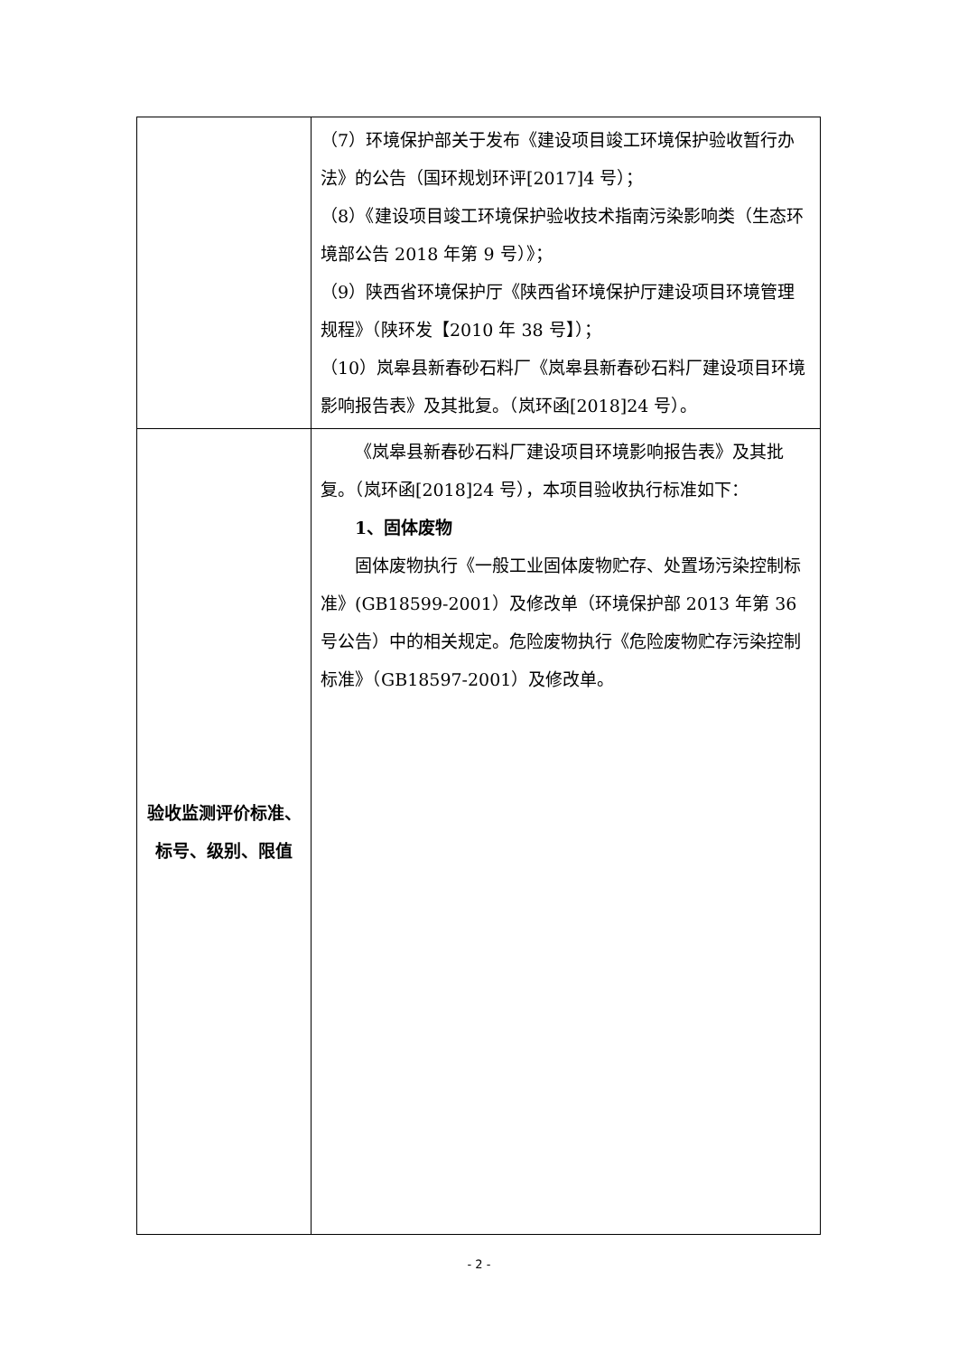| | （7）环境保护部关于发布《建设项目竣工环境保护验收暂行办法》的公告（国环规划环评[2017]4 号）； （8）《建设项目竣工环境保护验收技术指南污染影响类（生态环境部公告 2018 年第 9 号）》； （9）陕西省环境保护厅《陕西省环境保护厅建设项目环境管理规程》（陕环发【2010 年 38 号】）； （10）岚皋县新春砂石料厂《岚皋县新春砂石料厂建设项目环境影响报告表》及其批复。（岚环函[2018]24 号）。 |
| 验收监测评价标准、标号、级别、限值 | 《岚皋县新春砂石料厂建设项目环境影响报告表》及其批复。（岚环函[2018]24 号），本项目验收执行标准如下： 1、固体废物 固体废物执行《一般工业固体废物贮存、处置场污染控制标准》(GB18599-2001）及修改单（环境保护部 2013 年第 36 号公告）中的相关规定。危险废物执行《危险废物贮存污染控制标准》（GB18597-2001）及修改单。 |
- 2 -